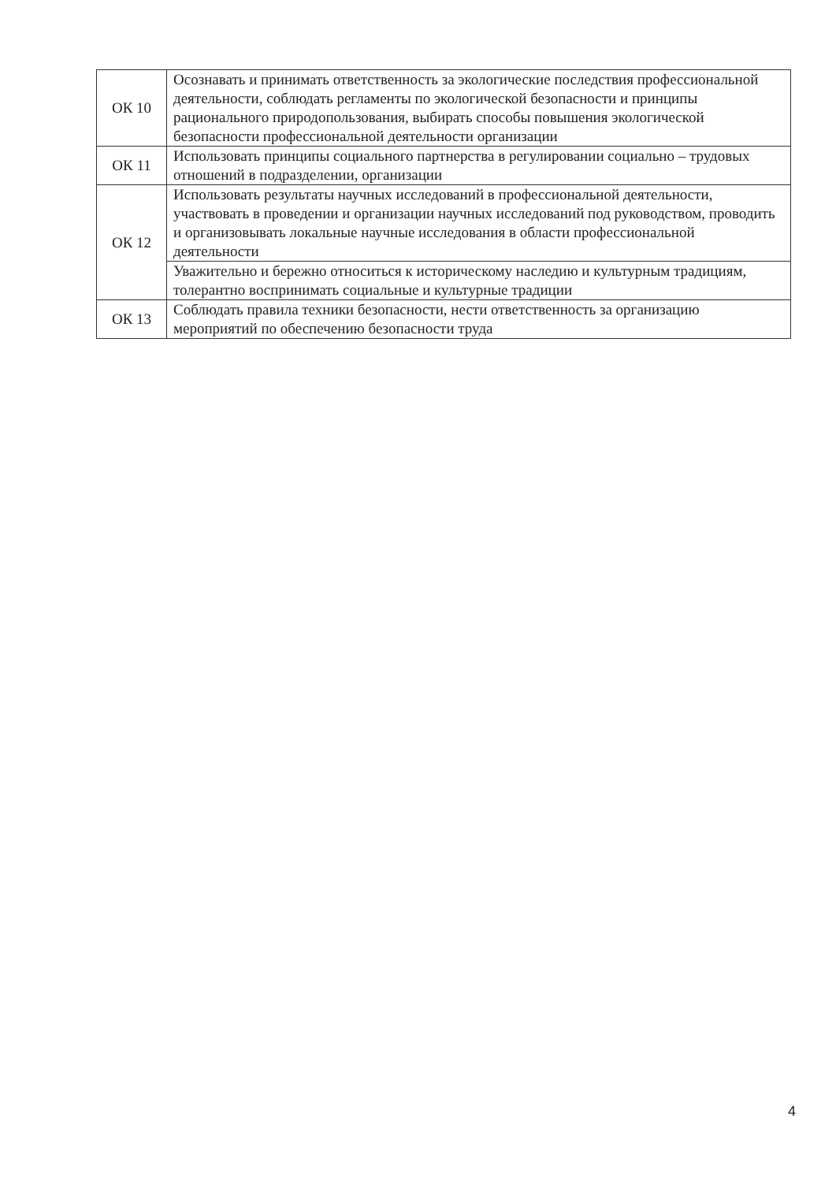| ОК 10 | Осознавать и принимать ответственность за экологические последствия профессиональной деятельности, соблюдать регламенты по экологической безопасности и принципы рационального природопользования, выбирать способы повышения экологической безопасности профессиональной деятельности организации |
| ОК 11 | Использовать принципы социального партнерства в регулировании социально – трудовых отношений в подразделении, организации |
| ОК 12 | Использовать результаты научных исследований в профессиональной деятельности, участвовать в проведении и организации научных исследований под руководством, проводить и организовывать локальные научные исследования в области профессиональной деятельности |
| | Уважительно и бережно относиться к историческому наследию и культурным традициям, толерантно воспринимать социальные и культурные традиции |
| ОК 13 | Соблюдать правила техники безопасности, нести ответственность за организацию мероприятий по обеспечению безопасности труда |
4